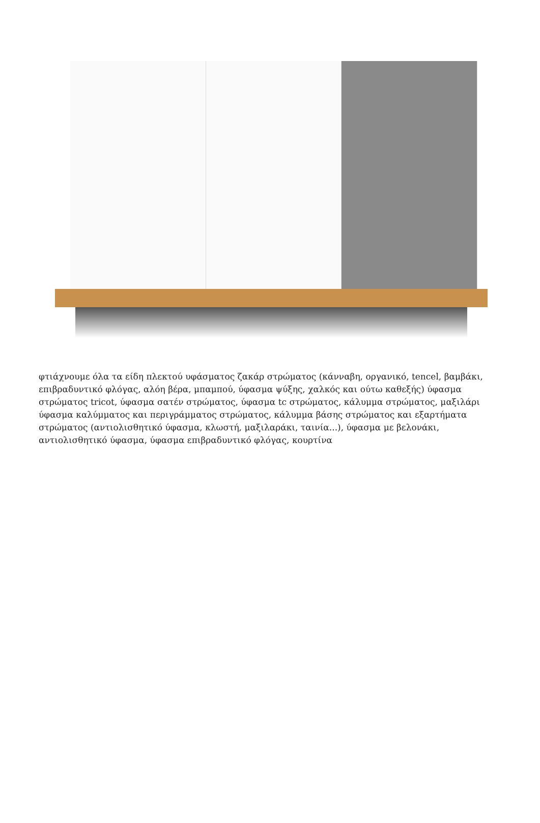φτιάχνουμε όλα τα είδη πλεκτού υφάσματος ζακάρ στρώματος (κάνναβη, οργανικό, tencel, βαμβάκι, επιβραδυντικό φλόγας, αλόη βέρα, μπαμπού, ύφασμα ψύξης, χαλκός και ούτω καθεξής) ύφασμα στρώματος tricot, ύφασμα σατέν στρώματος, ύφασμα tc στρώματος, κάλυμμα στρώματος, μαξιλάρι ύφασμα καλύμματος και περιγράμματος στρώματος, κάλυμμα βάσης στρώματος και εξαρτήματα στρώματος (αντιολισθητικό ύφασμα, κλωστή, μαξιλαράκι, ταινία...), ύφασμα με βελονάκι, αντιολισθητικό ύφασμα, ύφασμα επιβραδυντικό φλόγας, κουρτίνα